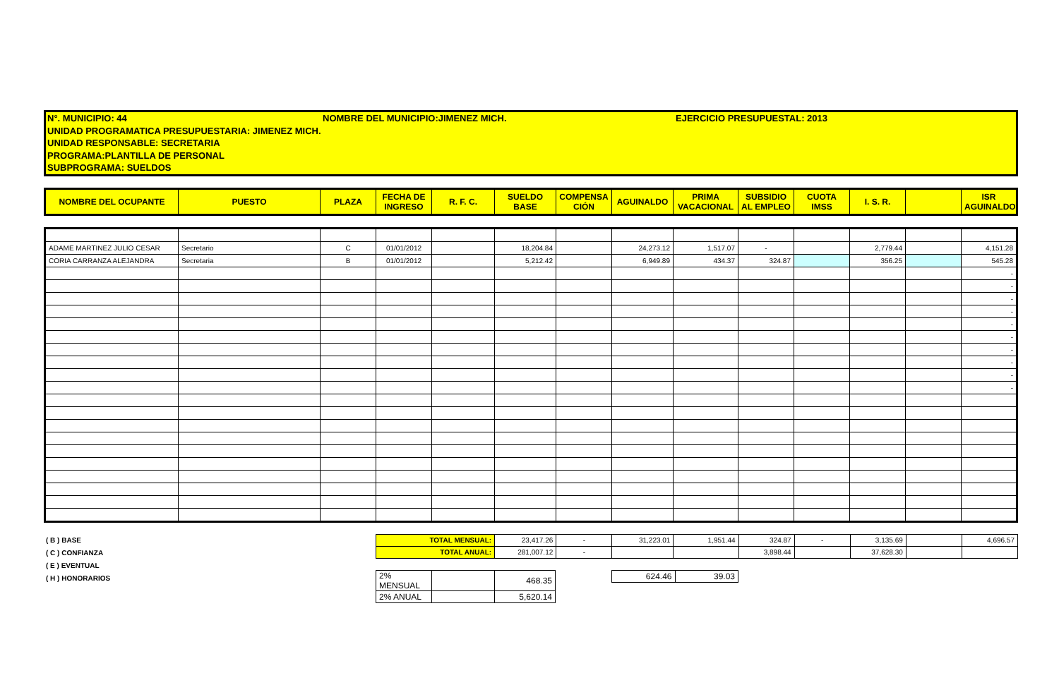N°. MUNICIPIO: 44 NOMBRE DEL MUNICIPIO:JIMENEZ MICH. EJERCICIO PRESUPUESTAL: 2013
UNIDAD PROGRAMATICA PRESUPUESTARIA: JIMENEZ MICH.
UNIDAD RESPONSABLE: SECRETARIA
PROGRAMA:PLANTILLA DE PERSONAL
SUBPROGRAMA: SUELDOS
| NOMBRE DEL OCUPANTE | PUESTO | PLAZA | FECHA DE INGRESO | R. F. C. | SUELDO BASE | COMPENSA CIÓN | AGUINALDO | PRIMA VACACIONAL | SUBSIDIO AL EMPLEO | CUOTA IMSS | I. S. R. | | ISR AGUINALDO |
| --- | --- | --- | --- | --- | --- | --- | --- | --- | --- | --- | --- | --- | --- |
| ADAME MARTINEZ JULIO CESAR | Secretario | C | 01/01/2012 | | 18,204.84 | | 24,273.12 | 1,517.07 | - | | 2,779.44 | | 4,151.28 |
| CORIA CARRANZA ALEJANDRA | Secretaria | B | 01/01/2012 | | 5,212.42 | | 6,949.89 | 434.37 | 324.87 | | 356.25 | | 545.28 |
| | | | | | | | | | | | | | - |
| | | | | | | | | | | | | | - |
| | | | | | | | | | | | | | - |
| | | | | | | | | | | | | | - |
| | | | | | | | | | | | | | - |
| | | | | | | | | | | | | | - |
| | | | | | | | | | | | | | - |
| | | | | | | | | | | | | | - |
| | | | | | | | | | | | | | - |
| | | | | | | | | | | | | | - |
( B ) BASE
( C ) CONFIANZA
( E ) EVENTUAL
( H ) HONORARIOS
| TOTAL MENSUAL: | 23,417.26 | - | 31,223.01 | 1,951.44 | 324.87 | - | 3,135.69 | | 4,696.57 |
| TOTAL ANUAL: | 281,007.12 | - | | | 3,898.44 | | 37,628.30 | | |
| 2% MENSUAL | | 468.35 |
| 2% ANUAL | | 5,620.14 |
| 624.46 | 39.03 |